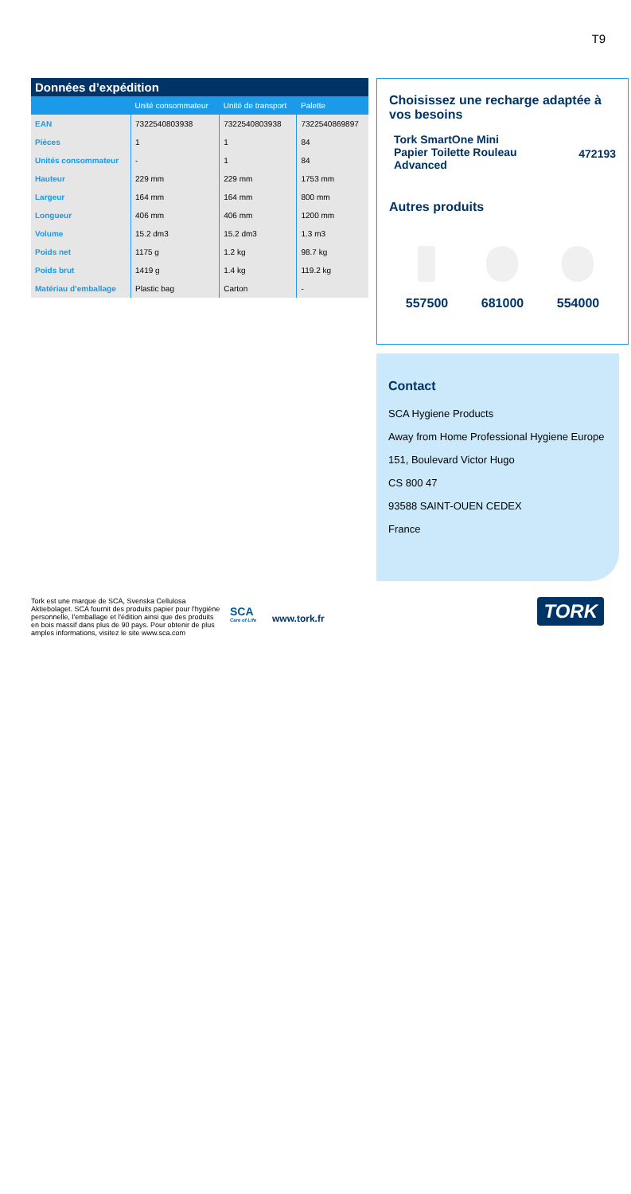T9
Données d’expédition
| | Unité consommateur | Unité de transport | Palette |
| --- | --- | --- | --- |
| EAN | 7322540803938 | 7322540803938 | 7322540869897 |
| Pièces | 1 | 1 | 84 |
| Unités consommateur | - | 1 | 84 |
| Hauteur | 229 mm | 229 mm | 1753 mm |
| Largeur | 164 mm | 164 mm | 800 mm |
| Longueur | 406 mm | 406 mm | 1200 mm |
| Volume | 15.2 dm3 | 15.2 dm3 | 1.3 m3 |
| Poids net | 1175 g | 1.2 kg | 98.7 kg |
| Poids brut | 1419 g | 1.4 kg | 119.2 kg |
| Matériau d’emballage | Plastic bag | Carton | - |
Choisissez une recharge adaptée à vos besoins
Tork SmartOne Mini
Papier Toilette Rouleau
Advanced 472193
Autres produits
557500 681000 554000
Contact
SCA Hygiene Products
Away from Home Professional Hygiene Europe
151, Boulevard Victor Hugo
CS 800 47
93588 SAINT-OUEN CEDEX
France
Tork est une marque de SCA, Svenska Cellulosa Aktiebolaget. SCA fournit des produits papier pour l'hygiène personnelle, l'emballage et l'édition ainsi que des produits en bois massif dans plus de 90 pays. Pour obtenir de plus amples informations, visitez le site www.sca.com
SCA
Care of Life
www.tork.fr
TORK